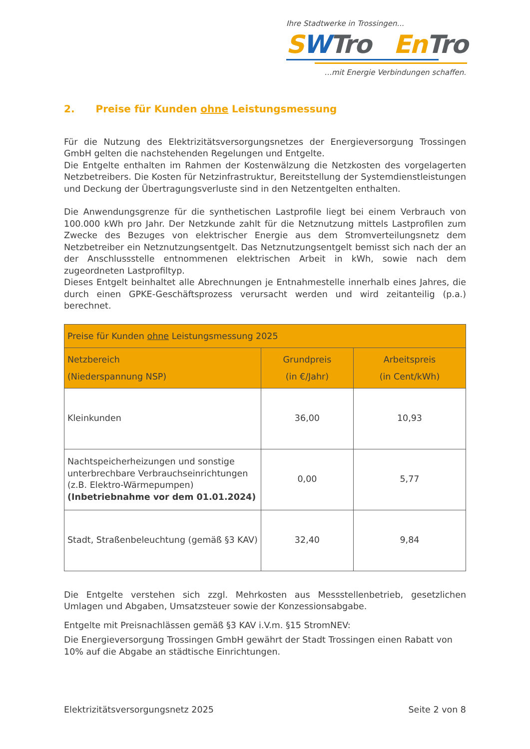Ihre Stadtwerke in Trossingen...
SWTro En Tro
...mit Energie Verbindungen schaffen.
2. Preise für Kunden ohne Leistungsmessung
Für die Nutzung des Elektrizitätsversorgungsnetzes der Energieversorgung Trossingen GmbH gelten die nachstehenden Regelungen und Entgelte.
Die Entgelte enthalten im Rahmen der Kostenwälzung die Netzkosten des vorgelagerten Netzbetreibers. Die Kosten für Netzinfrastruktur, Bereitstellung der Systemdienstleistungen und Deckung der Übertragungsverluste sind in den Netzentgelten enthalten.
Die Anwendungsgrenze für die synthetischen Lastprofile liegt bei einem Verbrauch von 100.000 kWh pro Jahr. Der Netzkunde zahlt für die Netznutzung mittels Lastprofilen zum Zwecke des Bezuges von elektrischer Energie aus dem Stromverteilungsnetz dem Netzbetreiber ein Netznutzungsentgelt. Das Netznutzungsentgelt bemisst sich nach der an der Anschlussstelle entnommenen elektrischen Arbeit in kWh, sowie nach dem zugeordneten Lastprofiltyp.
Dieses Entgelt beinhaltet alle Abrechnungen je Entnahmestelle innerhalb eines Jahres, die durch einen GPKE-Geschäftsprozess verursacht werden und wird zeitanteilig (p.a.) berechnet.
| Preise für Kunden ohne Leistungsmessung 2025 | | |
| --- | --- | --- |
| Netzbereich (Niederspannung NSP) | Grundpreis (in €/Jahr) | Arbeitspreis (in Cent/kWh) |
| Kleinkunden | 36,00 | 10,93 |
| Nachtspeicherheizungen und sonstige unterbrechbare Verbrauchseinrichtungen (z.B. Elektro-Wärmepumpen) (Inbetriebnahme vor dem 01.01.2024) | 0,00 | 5,77 |
| Stadt, Straßenbeleuchtung (gemäß §3 KAV) | 32,40 | 9,84 |
Die Entgelte verstehen sich zzgl. Mehrkosten aus Messstellenbetrieb, gesetzlichen Umlagen und Abgaben, Umsatzsteuer sowie der Konzessionsabgabe.
Entgelte mit Preisnachlässen gemäß §3 KAV i.V.m. §15 StromNEV:
Die Energieversorgung Trossingen GmbH gewährt der Stadt Trossingen einen Rabatt von 10% auf die Abgabe an städtische Einrichtungen.
Elektrizitätsversorgungsnetz 2025 Seite 2 von 8